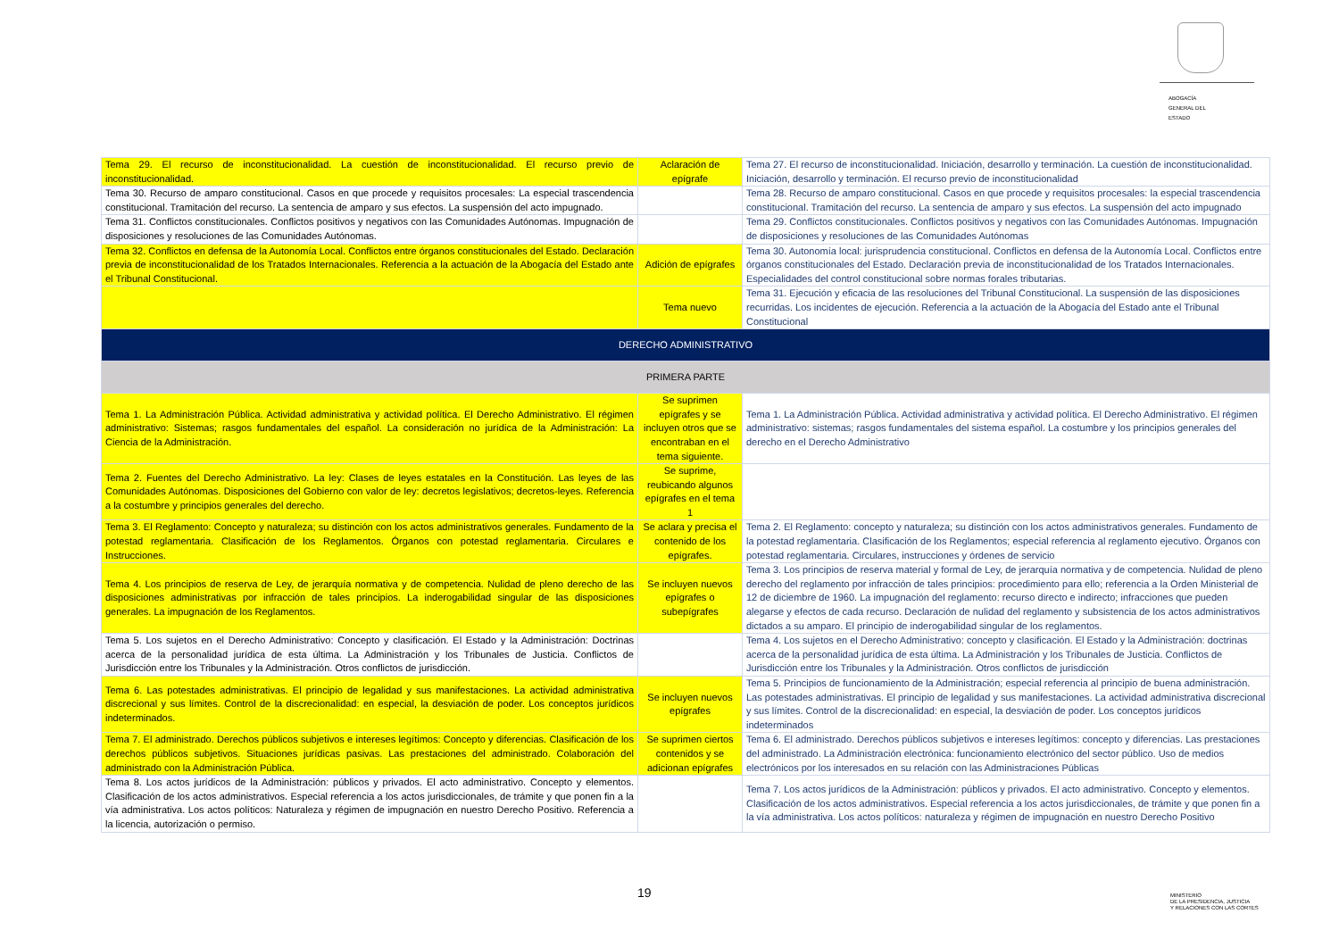ABOGACÍA
GENERAL DEL
ESTADO
| Tema 29. El recurso de inconstitucionalidad. La cuestión de inconstitucionalidad. El recurso previo de inconstitucionalidad. | Aclaración de epígrafe | Tema 27. El recurso de inconstitucionalidad. Iniciación, desarrollo y terminación. La cuestión de inconstitucionalidad. Iniciación, desarrollo y terminación. El recurso previo de inconstitucionalidad |
| Tema 30. Recurso de amparo constitucional. Casos en que procede y requisitos procesales: La especial trascendencia constitucional. Tramitación del recurso. La sentencia de amparo y sus efectos. La suspensión del acto impugnado. | | Tema 28. Recurso de amparo constitucional. Casos en que procede y requisitos procesales: la especial trascendencia constitucional. Tramitación del recurso. La sentencia de amparo y sus efectos. La suspensión del acto impugnado |
| Tema 31. Conflictos constitucionales. Conflictos positivos y negativos con las Comunidades Autónomas. Impugnación de disposiciones y resoluciones de las Comunidades Autónomas. | | Tema 29. Conflictos constitucionales. Conflictos positivos y negativos con las Comunidades Autónomas. Impugnación de disposiciones y resoluciones de las Comunidades Autónomas |
| Tema 32. Conflictos en defensa de la Autonomía Local. Conflictos entre órganos constitucionales del Estado. Declaración previa de inconstitucionalidad de los Tratados Internacionales. Referencia a la actuación de la Abogacía del Estado ante el Tribunal Constitucional. | Adición de epígrafes | Tema 30. Autonomía local: jurisprudencia constitucional. Conflictos en defensa de la Autonomía Local. Conflictos entre órganos constitucionales del Estado. Declaración previa de inconstitucionalidad de los Tratados Internacionales. Especialidades del control constitucional sobre normas forales tributarias. |
| | Tema nuevo | Tema 31. Ejecución y eficacia de las resoluciones del Tribunal Constitucional. La suspensión de las disposiciones recurridas. Los incidentes de ejecución. Referencia a la actuación de la Abogacía del Estado ante el Tribunal Constitucional |
| DERECHO ADMINISTRATIVO | | |
| PRIMERA PARTE | | |
| Tema 1. La Administración Pública. Actividad administrativa y actividad política. El Derecho Administrativo. El régimen administrativo: Sistemas; rasgos fundamentales del español. La consideración no jurídica de la Administración: La Ciencia de la Administración. | Se suprimen epígrafes y se incluyen otros que se encontraban en el tema siguiente. | Tema 1. La Administración Pública. Actividad administrativa y actividad política. El Derecho Administrativo. El régimen administrativo: sistemas; rasgos fundamentales del sistema español. La costumbre y los principios generales del derecho en el Derecho Administrativo |
| Tema 2. Fuentes del Derecho Administrativo. La ley: Clases de leyes estatales en la Constitución. Las leyes de las Comunidades Autónomas. Disposiciones del Gobierno con valor de ley: decretos legislativos; decretos-leyes. Referencia a la costumbre y principios generales del derecho. | Se suprime, reubicando algunos epígrafes en el tema 1 | |
| Tema 3. El Reglamento: Concepto y naturaleza; su distinción con los actos administrativos generales. Fundamento de la potestad reglamentaria. Clasificación de los Reglamentos. Órganos con potestad reglamentaria. Circulares e Instrucciones. | Se aclara y precisa el contenido de los epígrafes. | Tema 2. El Reglamento: concepto y naturaleza; su distinción con los actos administrativos generales. Fundamento de la potestad reglamentaria. Clasificación de los Reglamentos; especial referencia al reglamento ejecutivo. Órganos con potestad reglamentaria. Circulares, instrucciones y órdenes de servicio |
| Tema 4. Los principios de reserva de Ley, de jerarquía normativa y de competencia. Nulidad de pleno derecho de las disposiciones administrativas por infracción de tales principios. La inderogabilidad singular de las disposiciones generales. La impugnación de los Reglamentos. | Se incluyen nuevos epígrafes o subepígrafes | Tema 3. Los principios de reserva material y formal de Ley, de jerarquía normativa y de competencia. Nulidad de pleno derecho del reglamento por infracción de tales principios: procedimiento para ello; referencia a la Orden Ministerial de 12 de diciembre de 1960. La impugnación del reglamento: recurso directo e indirecto; infracciones que pueden alegarse y efectos de cada recurso. Declaración de nulidad del reglamento y subsistencia de los actos administrativos dictados a su amparo. El principio de inderogabilidad singular de los reglamentos. |
| Tema 5. Los sujetos en el Derecho Administrativo: Concepto y clasificación. El Estado y la Administración: Doctrinas acerca de la personalidad jurídica de esta última. La Administración y los Tribunales de Justicia. Conflictos de Jurisdicción entre los Tribunales y la Administración. Otros conflictos de jurisdicción. | | Tema 4. Los sujetos en el Derecho Administrativo: concepto y clasificación. El Estado y la Administración: doctrinas acerca de la personalidad jurídica de esta última. La Administración y los Tribunales de Justicia. Conflictos de Jurisdicción entre los Tribunales y la Administración. Otros conflictos de jurisdicción |
| Tema 6. Las potestades administrativas. El principio de legalidad y sus manifestaciones. La actividad administrativa discrecional y sus límites. Control de la discrecionalidad: en especial, la desviación de poder. Los conceptos jurídicos indeterminados. | Se incluyen nuevos epígrafes | Tema 5. Principios de funcionamiento de la Administración; especial referencia al principio de buena administración. Las potestades administrativas. El principio de legalidad y sus manifestaciones. La actividad administrativa discrecional y sus límites. Control de la discrecionalidad: en especial, la desviación de poder. Los conceptos jurídicos indeterminados |
| Tema 7. El administrado. Derechos públicos subjetivos e intereses legítimos: Concepto y diferencias. Clasificación de los derechos públicos subjetivos. Situaciones jurídicas pasivas. Las prestaciones del administrado. Colaboración del administrado con la Administración Pública. | Se suprimen ciertos contenidos y se adicionan epígrafes | Tema 6. El administrado. Derechos públicos subjetivos e intereses legítimos: concepto y diferencias. Las prestaciones del administrado. La Administración electrónica: funcionamiento electrónico del sector público. Uso de medios electrónicos por los interesados en su relación con las Administraciones Públicas |
| Tema 8. Los actos jurídicos de la Administración: públicos y privados. El acto administrativo. Concepto y elementos. Clasificación de los actos administrativos. Especial referencia a los actos jurisdiccionales, de trámite y que ponen fin a la vía administrativa. Los actos políticos: Naturaleza y régimen de impugnación en nuestro Derecho Positivo. Referencia a la licencia, autorización o permiso. | | Tema 7. Los actos jurídicos de la Administración: públicos y privados. El acto administrativo. Concepto y elementos. Clasificación de los actos administrativos. Especial referencia a los actos jurisdiccionales, de trámite y que ponen fin a la vía administrativa. Los actos políticos: naturaleza y régimen de impugnación en nuestro Derecho Positivo |
19
MINISTERIO
DE LA PRESIDENCIA, JUSTICIA
Y RELACIONES CON LAS CORTES